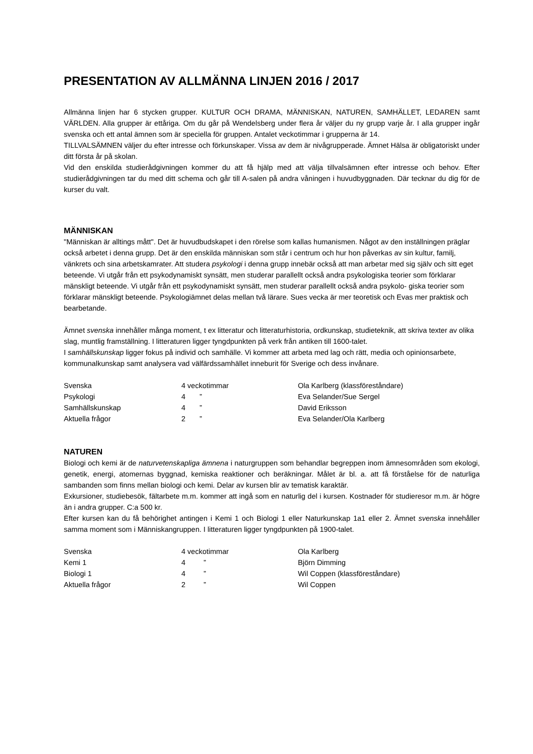PRESENTATION AV ALLMÄNNA LINJEN 2016 / 2017
Allmänna linjen har 6 stycken grupper. KULTUR OCH DRAMA, MÄNNISKAN, NATUREN, SAMHÄLLET, LEDAREN samt VÄRLDEN. Alla grupper är ettåriga. Om du går på Wendelsberg under flera år väljer du ny grupp varje år. I alla grupper ingår svenska och ett antal ämnen som är speciella för gruppen. Antalet veckotimmar i grupperna är 14.
TILLVALSÄMNEN väljer du efter intresse och förkunskaper. Vissa av dem är nivågrupperade. Ämnet Hälsa är obligatoriskt under ditt första år på skolan.
Vid den enskilda studierådgivningen kommer du att få hjälp med att välja tillvalsämnen efter intresse och behov. Efter studierådgivningen tar du med ditt schema och går till A-salen på andra våningen i huvudbyggnaden. Där tecknar du dig för de kurser du valt.
MÄNNISKAN
"Människan är alltings mått". Det är huvudbudskapet i den rörelse som kallas humanismen. Något av den inställningen präglar också arbetet i denna grupp. Det är den enskilda människan som står i centrum och hur hon påverkas av sin kultur, familj, vänkrets och sina arbetskamrater. Att studera psykologi i denna grupp innebär också att man arbetar med sig själv och sitt eget beteende. Vi utgår från ett psykodynamiskt synsätt, men studerar parallellt också andra psykologiska teorier som förklarar mänskligt beteende. Vi utgår från ett psykodynamiskt synsätt, men studerar parallellt också andra psykolo- giska teorier som förklarar mänskligt beteende. Psykologiämnet delas mellan två lärare. Sues vecka är mer teoretisk och Evas mer praktisk och bearbetande.
Ämnet svenska innehåller många moment, t ex litteratur och litteraturhistoria, ordkunskap, studieteknik, att skriva texter av olika slag, muntlig framställning. I litteraturen ligger tyngdpunkten på verk från antiken till 1600-talet.
I samhällskunskap ligger fokus på individ och samhälle. Vi kommer att arbeta med lag och rätt, media och opinionsarbete, kommunalkunskap samt analysera vad välfärdssamhället inneburit för Sverige och dess invånare.
| Svenska | 4 veckotimmar | Ola Karlberg (klassföreståndare) |
| Psykologi | 4 ” | Eva Selander/Sue Sergel |
| Samhällskunskap | 4 ” | David Eriksson |
| Aktuella frågor | 2 ” | Eva Selander/Ola Karlberg |
NATUREN
Biologi och kemi är de naturvetenskapliga ämnena i naturgruppen som behandlar begreppen inom ämnesområden som ekologi, genetik, energi, atomernas byggnad, kemiska reaktioner och beräkningar. Målet är bl. a. att få förståelse för de naturliga sambanden som finns mellan biologi och kemi. Delar av kursen blir av tematisk karaktär.
Exkursioner, studiebesök, fältarbete m.m. kommer att ingå som en naturlig del i kursen. Kostnader för studieresor m.m. är högre än i andra grupper. C:a 500 kr.
Efter kursen kan du få behörighet antingen i Kemi 1 och Biologi 1 eller Naturkunskap 1a1 eller 2. Ämnet svenska innehåller samma moment som i Människangruppen. I litteraturen ligger tyngdpunkten på 1900-talet.
| Svenska | 4 veckotimmar | Ola Karlberg |
| Kemi 1 | 4 ” | Björn Dimming |
| Biologi 1 | 4 ” | Wil Coppen (klassföreståndare) |
| Aktuella frågor | 2 ” | Wil Coppen |